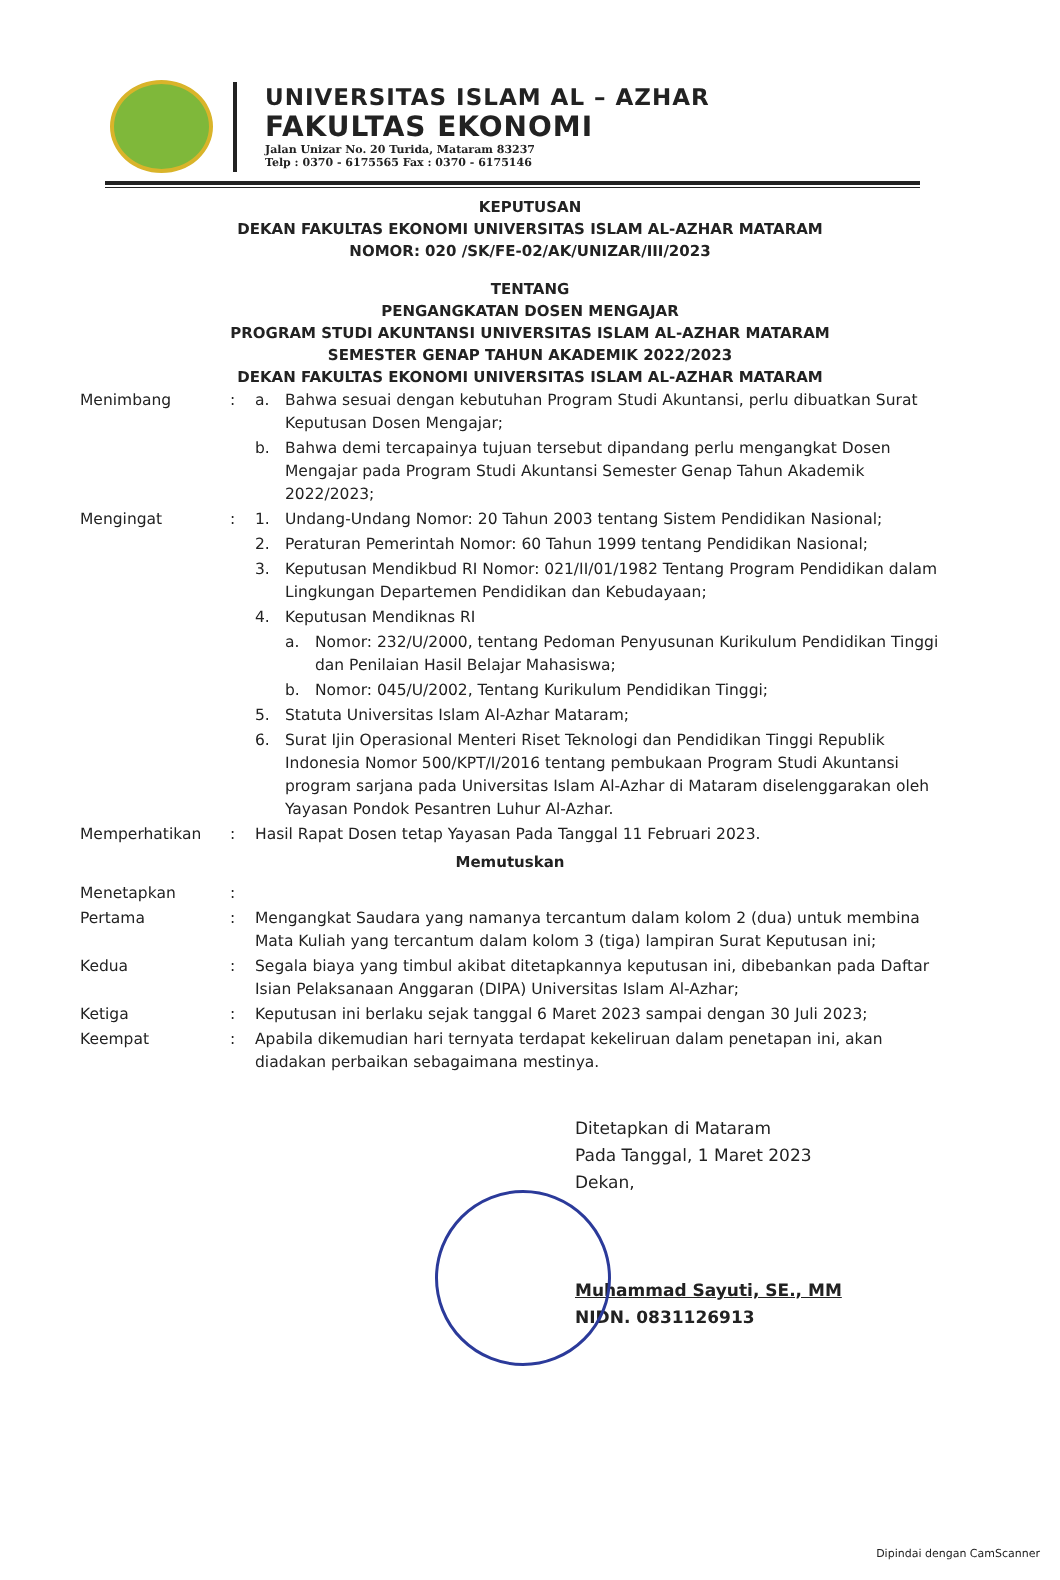UNIVERSITAS ISLAM AL – AZHAR
FAKULTAS EKONOMI
Jalan Unizar No. 20 Turida, Mataram 83237
Telp : 0370 - 6175565 Fax : 0370 - 6175146
KEPUTUSAN
DEKAN FAKULTAS EKONOMI UNIVERSITAS ISLAM AL-AZHAR MATARAM
NOMOR: 020 /SK/FE-02/AK/UNIZAR/III/2023
TENTANG
PENGANGKATAN DOSEN MENGAJAR
PROGRAM STUDI AKUNTANSI UNIVERSITAS ISLAM AL-AZHAR MATARAM
SEMESTER GENAP TAHUN AKADEMIK 2022/2023
DEKAN FAKULTAS EKONOMI UNIVERSITAS ISLAM AL-AZHAR MATARAM
| Menimbang | : | a. | Bahwa sesuai dengan kebutuhan Program Studi Akuntansi, perlu dibuatkan Surat Keputusan Dosen Mengajar; | |
| | | b. | Bahwa demi tercapainya tujuan tersebut dipandang perlu mengangkat Dosen Mengajar pada Program Studi Akuntansi Semester Genap Tahun Akademik 2022/2023; | |
| Mengingat | : | 1. | Undang-Undang Nomor: 20 Tahun 2003 tentang Sistem Pendidikan Nasional; | |
| | | 2. | Peraturan Pemerintah Nomor: 60 Tahun 1999 tentang Pendidikan Nasional; | |
| | | 3. | Keputusan Mendikbud RI Nomor: 021/II/01/1982 Tentang Program Pendidikan dalam Lingkungan Departemen Pendidikan dan Kebudayaan; | |
| | | 4. | Keputusan Mendiknas RI | |
| | | | a. | Nomor: 232/U/2000, tentang Pedoman Penyusunan Kurikulum Pendidikan Tinggi dan Penilaian Hasil Belajar Mahasiswa; |
| | | | b. | Nomor: 045/U/2002, Tentang Kurikulum Pendidikan Tinggi; |
| | | 5. | Statuta Universitas Islam Al-Azhar Mataram; | |
| | | 6. | Surat Ijin Operasional Menteri Riset Teknologi dan Pendidikan Tinggi Republik Indonesia Nomor 500/KPT/I/2016 tentang pembukaan Program Studi Akuntansi program sarjana pada Universitas Islam Al-Azhar di Mataram diselenggarakan oleh Yayasan Pondok Pesantren Luhur Al-Azhar. | |
| Memperhatikan | : | Hasil Rapat Dosen tetap Yayasan Pada Tanggal 11 Februari 2023. | | |
| Memutuskan | | | | |
| Menetapkan | : | | | |
| Pertama | : | Mengangkat Saudara yang namanya tercantum dalam kolom 2 (dua) untuk membina Mata Kuliah yang tercantum dalam kolom 3 (tiga) lampiran Surat Keputusan ini; | | |
| Kedua | : | Segala biaya yang timbul akibat ditetapkannya keputusan ini, dibebankan pada Daftar Isian Pelaksanaan Anggaran (DIPA) Universitas Islam Al-Azhar; | | |
| Ketiga | : | Keputusan ini berlaku sejak tanggal 6 Maret 2023 sampai dengan 30 Juli 2023; | | |
| Keempat | : | Apabila dikemudian hari ternyata terdapat kekeliruan dalam penetapan ini, akan diadakan perbaikan sebagaimana mestinya. | | |
Ditetapkan di Mataram
Pada Tanggal, 1 Maret 2023
Dekan,
Muhammad Sayuti, SE., MM
NIDN. 0831126913
Dipindai dengan CamScanner